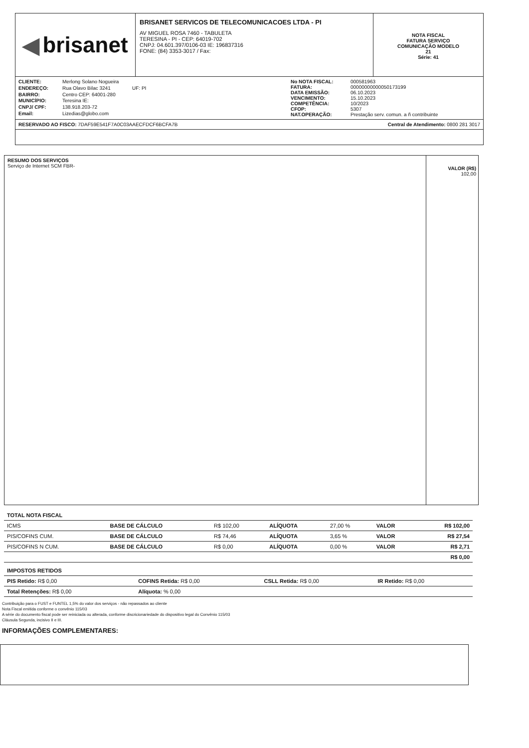◀ brisanet
BRISANET SERVICOS DE TELECOMUNICACOES LTDA - PI
AV MIGUEL ROSA 7460 - TABULETA
TERESINA - PI - CEP: 64019-702
CNPJ: 04.601.397/0106-03 IE: 196837316
FONE: (84) 3353-3017 / Fax:
NOTA FISCAL
FATURA SERVIÇO
COMUNICAÇÃO MODELO
21
Série: 41
CLIENTE: Merlong Solano Nogueira ENDEREÇO: Rua Olavo Bilac 3241 UF: PI BAIRRO: Centro CEP: 64001-280 MUNICÍPIO: Teresina IE: CNPJ/ CPF: 138.918.203-72 Email: Lizedias@globo.com
No NOTA FISCAL: 000581963 FATURA: 00000000000050173199 DATA EMISSÃO: 06.10.2023 VENCIMENTO: 15.10.2023 COMPETÊNCIA: 10/2023 CFOP: 5307 NAT.OPERAÇÃO: Prestação serv. comun. a ñ contribuinte
RESERVADO AO FISCO: 7DAF59E541F7A0C03AAECFDCF6BCFA7B
Central de Atendimento: 0800 281 3017
RESUMO DOS SERVIÇOS
Serviço de Internet SCM FBR-
VALOR (R$)
102,00
| TOTAL NOTA FISCAL | | | | | | |
| ICMS | BASE DE CÁLCULO | R$ 102,00 | ALÍQUOTA | 27,00 % | VALOR | R$ 102,00 |
| PIS/COFINS CUM. | BASE DE CÁLCULO | R$ 74,46 | ALÍQUOTA | 3,65 % | VALOR | R$ 27,54 |
| PIS/COFINS N CUM. | BASE DE CÁLCULO | R$ 0,00 | ALÍQUOTA | 0,00 % | VALOR | R$ 2,71 |
| | | | | | | R$ 0,00 |
| IMPOSTOS RETIDOS | | | |
| PIS Retido: R$ 0,00 | COFINS Retida: R$ 0,00 | CSLL Retida: R$ 0,00 | IR Retido: R$ 0,00 |
| Total Retenções: R$ 0,00 | Alíquota: % 0,00 | | |
Contribuição para o FUST e FUNTEL 1,5% do valor dos serviços - não repassados ao cliente
Nota Fiscal emitida conforme o convênio 115/03
A série do documento fiscal pode ser reiniciada ou alterada, conforme discricionariedade do dispositivo legal do Convênio 115/03
Cláusula Segunda, incisivo II e III.
INFORMAÇÕES COMPLEMENTARES: